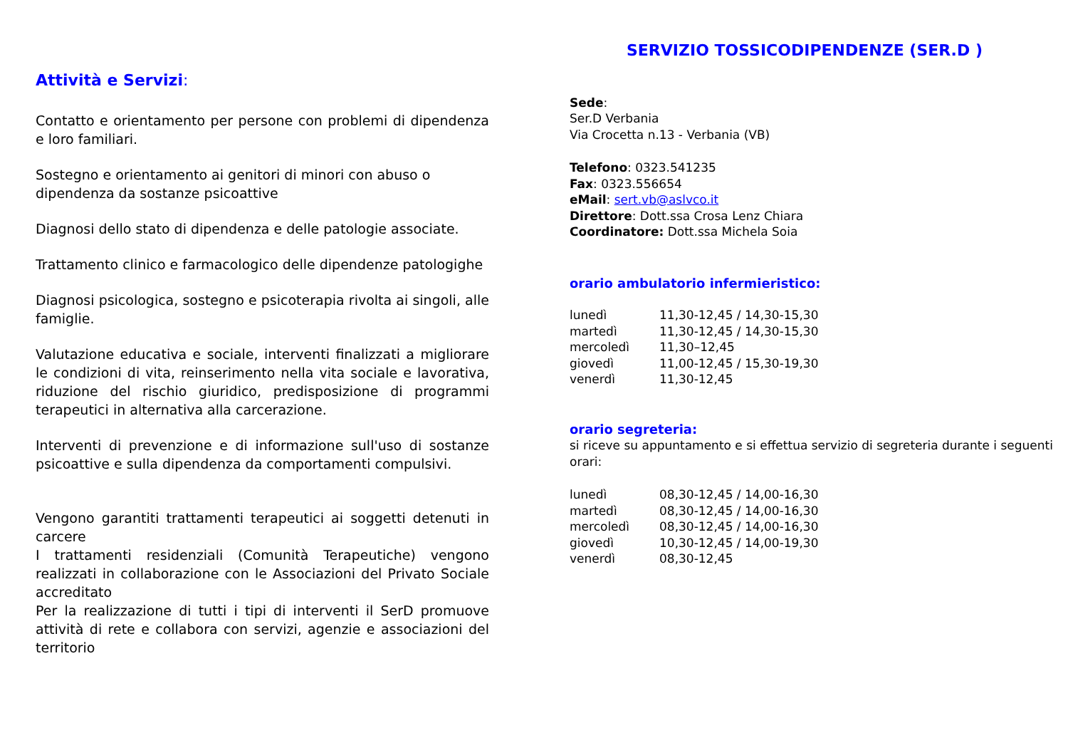Attività e Servizi:
Contatto e orientamento per persone con problemi di dipendenza e loro familiari.
Sostegno e orientamento ai genitori di minori con abuso o
dipendenza da sostanze psicoattive
Diagnosi dello stato di dipendenza e delle patologie associate.
Trattamento clinico e farmacologico delle dipendenze patologighe
Diagnosi psicologica, sostegno e psicoterapia rivolta ai singoli, alle famiglie.
Valutazione educativa e sociale, interventi finalizzati a migliorare le condizioni di vita, reinserimento nella vita sociale e lavorativa, riduzione del rischio giuridico, predisposizione di programmi terapeutici in alternativa alla carcerazione.
Interventi di prevenzione e di informazione sull'uso di sostanze psicoattive e sulla dipendenza da comportamenti compulsivi.
Vengono garantiti trattamenti terapeutici ai soggetti detenuti in carcere
I trattamenti residenziali (Comunità Terapeutiche) vengono realizzati in collaborazione con le Associazioni del Privato Sociale accreditato
Per la realizzazione di tutti i tipi di interventi il SerD promuove attività di rete e collabora con servizi, agenzie e associazioni del territorio
SERVIZIO TOSSICODIPENDENZE (SER.D )
Sede:
Ser.D Verbania
Via Crocetta n.13 - Verbania (VB)
Telefono: 0323.541235
Fax: 0323.556654
eMail: sert.vb@aslvco.it
Direttore: Dott.ssa Crosa Lenz Chiara
Coordinatore: Dott.ssa Michela Soia
orario ambulatorio infermieristico:
| lunedì | 11,30-12,45 / 14,30-15,30 |
| martedì | 11,30-12,45 / 14,30-15,30 |
| mercoledì | 11,30–12,45 |
| giovedì | 11,00-12,45 / 15,30-19,30 |
| venerdì | 11,30-12,45 |
orario segreteria:
si riceve su appuntamento e si effettua servizio di segreteria durante i seguenti orari:
| lunedì | 08,30-12,45 / 14,00-16,30 |
| martedì | 08,30-12,45 / 14,00-16,30 |
| mercoledì | 08,30-12,45 / 14,00-16,30 |
| giovedì | 10,30-12,45 / 14,00-19,30 |
| venerdì | 08,30-12,45 |